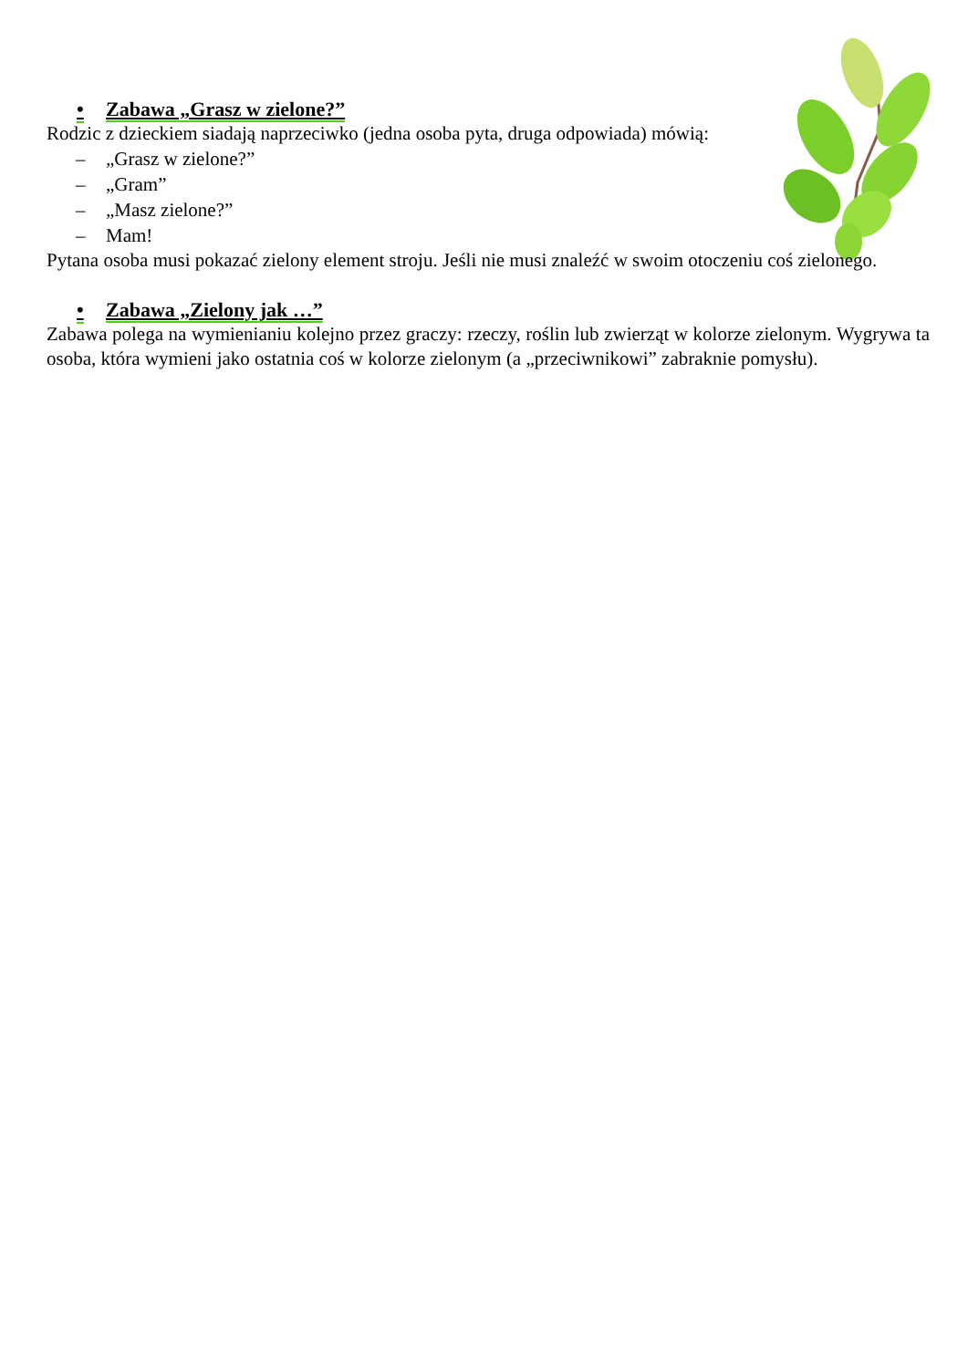• Zabawa „Grasz w zielone?”
Rodzic z dzieckiem siadają naprzeciwko (jedna osoba pyta, druga odpowiada) mówią:
– „Grasz w zielone?”
– „Gram”
– „Masz zielone?”
– Mam!
Pytana osoba musi pokazać zielony element stroju. Jeśli nie musi znaleźć w swoim otoczeniu coś zielonego.
• Zabawa „Zielony jak …”
Zabawa polega na wymienianiu kolejno przez graczy: rzeczy, roślin lub zwierząt w kolorze zielonym. Wygrywa ta osoba, która wymieni jako ostatnia coś w kolorze zielonym (a „przeciwnikowi” zabraknie pomysłu).